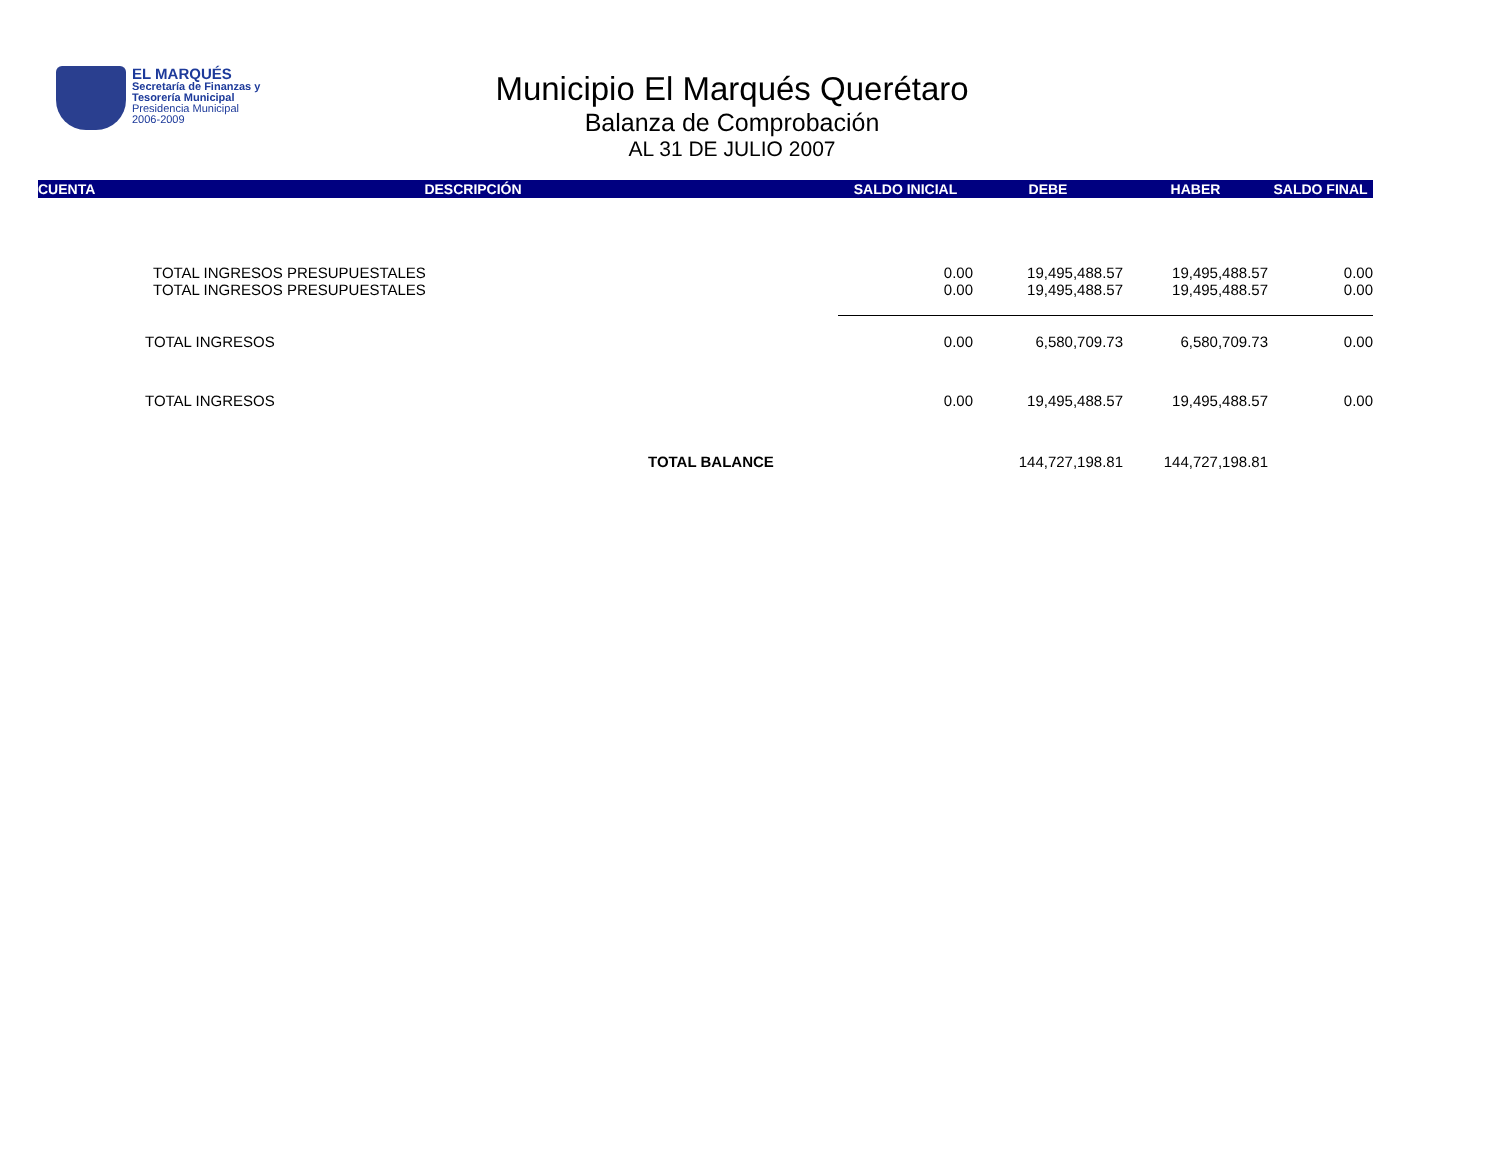EL MARQUÉS
Secretaría de Finanzas y
Tesorería Municipal
Presidencia Municipal
2006-2009
Municipio El Marqués Querétaro
Balanza de Comprobación
AL 31 DE JULIO 2007
| CUENTA | DESCRIPCIÓN | SALDO INICIAL | DEBE | HABER | SALDO FINAL |
| --- | --- | --- | --- | --- | --- |
| | TOTAL INGRESOS PRESUPUESTALES | 0.00 | 19,495,488.57 | 19,495,488.57 | 0.00 |
| | TOTAL INGRESOS PRESUPUESTALES | 0.00 | 19,495,488.57 | 19,495,488.57 | 0.00 |
| | TOTAL INGRESOS | 0.00 | 6,580,709.73 | 6,580,709.73 | 0.00 |
| | TOTAL INGRESOS | 0.00 | 19,495,488.57 | 19,495,488.57 | 0.00 |
| | TOTAL BALANCE | | 144,727,198.81 | 144,727,198.81 | |